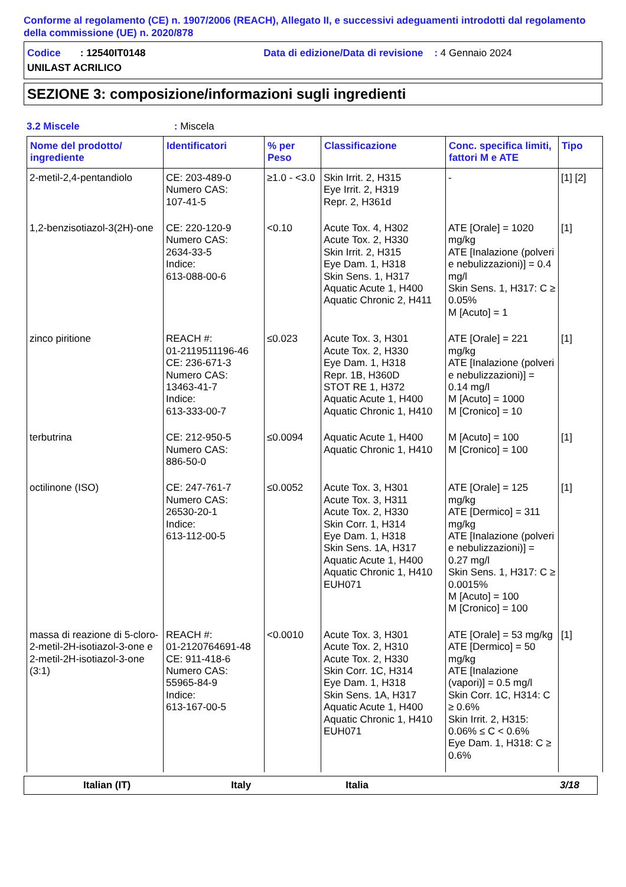Conforme al regolamento (CE) n. 1907/2006 (REACH), Allegato II, e successivi adeguamenti introdotti dal regolamento della commissione (UE) n. 2020/878
Codice : 12540IT0148 Data di edizione/Data di revisione : 4 Gennaio 2024
UNILAST ACRILICO
SEZIONE 3: composizione/informazioni sugli ingredienti
3.2 Miscele: Miscela
| Nome del prodotto/ ingrediente | Identificatori | % per Peso | Classificazione | Conc. specifica limiti, fattori M e ATE | Tipo |
| --- | --- | --- | --- | --- | --- |
| 2-metil-2,4-pentandiolo | CE: 203-489-0 Numero CAS: 107-41-5 | ≥1.0 - <3.0 | Skin Irrit. 2, H315 Eye Irrit. 2, H319 Repr. 2, H361d | - | [1] [2] |
| 1,2-benzisotiazol-3(2H)-one | CE: 220-120-9 Numero CAS: 2634-33-5 Indice: 613-088-00-6 | <0.10 | Acute Tox. 4, H302 Acute Tox. 2, H330 Skin Irrit. 2, H315 Eye Dam. 1, H318 Skin Sens. 1, H317 Aquatic Acute 1, H400 Aquatic Chronic 2, H411 | ATE [Orale] = 1020 mg/kg ATE [Inalazione (polveri e nebulizzazioni)] = 0.4 mg/l Skin Sens. 1, H317: C ≥ 0.05% M [Acuto] = 1 | [1] |
| zinco piritione | REACH #: 01-2119511196-46 CE: 236-671-3 Numero CAS: 13463-41-7 Indice: 613-333-00-7 | ≤0.023 | Acute Tox. 3, H301 Acute Tox. 2, H330 Eye Dam. 1, H318 Repr. 1B, H360D STOT RE 1, H372 Aquatic Acute 1, H400 Aquatic Chronic 1, H410 | ATE [Orale] = 221 mg/kg ATE [Inalazione (polveri e nebulizzazioni)] = 0.14 mg/l M [Acuto] = 1000 M [Cronico] = 10 | [1] |
| terbutrina | CE: 212-950-5 Numero CAS: 886-50-0 | ≤0.0094 | Aquatic Acute 1, H400 Aquatic Chronic 1, H410 | M [Acuto] = 100 M [Cronico] = 100 | [1] |
| octilinone (ISO) | CE: 247-761-7 Numero CAS: 26530-20-1 Indice: 613-112-00-5 | ≤0.0052 | Acute Tox. 3, H301 Acute Tox. 3, H311 Acute Tox. 2, H330 Skin Corr. 1, H314 Eye Dam. 1, H318 Skin Sens. 1A, H317 Aquatic Acute 1, H400 Aquatic Chronic 1, H410 EUH071 | ATE [Orale] = 125 mg/kg ATE [Dermico] = 311 mg/kg ATE [Inalazione (polveri e nebulizzazioni)] = 0.27 mg/l Skin Sens. 1, H317: C ≥ 0.0015% M [Acuto] = 100 M [Cronico] = 100 | [1] |
| massa di reazione di 5-cloro-2-metil-2H-isotiazol-3-one e 2-metil-2H-isotiazol-3-one (3:1) | REACH #: 01-2120764691-48 CE: 911-418-6 Numero CAS: 55965-84-9 Indice: 613-167-00-5 | <0.0010 | Acute Tox. 3, H301 Acute Tox. 2, H310 Acute Tox. 2, H330 Skin Corr. 1C, H314 Eye Dam. 1, H318 Skin Sens. 1A, H317 Aquatic Acute 1, H400 Aquatic Chronic 1, H410 EUH071 | ATE [Orale] = 53 mg/kg ATE [Dermico] = 50 mg/kg ATE [Inalazione (vapori)] = 0.5 mg/l Skin Corr. 1C, H314: C ≥ 0.6% Skin Irrit. 2, H315: 0.06% ≤ C < 0.6% Eye Dam. 1, H318: C ≥ 0.6% | [1] |
Italian (IT) Italy Italia 3/18